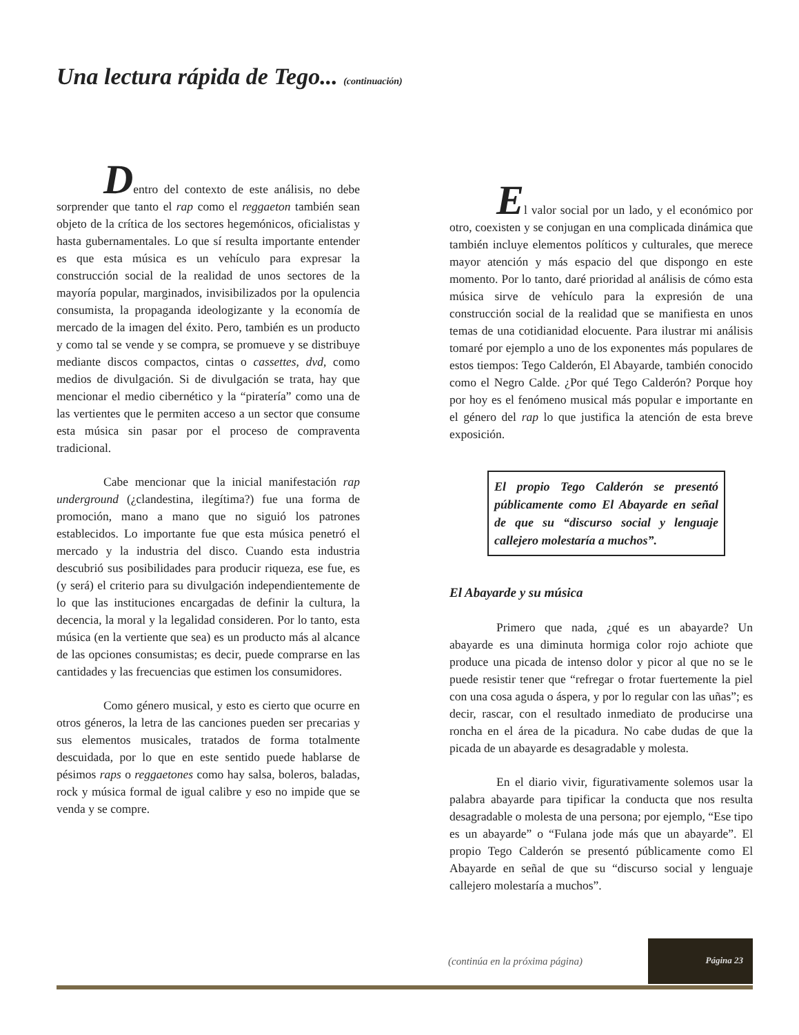Una lectura rápida de Tego... (continuación)
Dentro del contexto de este análisis, no debe sorprender que tanto el rap como el reggaeton también sean objeto de la crítica de los sectores hegemónicos, oficialistas y hasta gubernamentales. Lo que sí resulta importante entender es que esta música es un vehículo para expresar la construcción social de la realidad de unos sectores de la mayoría popular, marginados, invisibilizados por la opulencia consumista, la propaganda ideologizante y la economía de mercado de la imagen del éxito. Pero, también es un producto y como tal se vende y se compra, se promueve y se distribuye mediante discos compactos, cintas o cassettes, dvd, como medios de divulgación. Si de divulgación se trata, hay que mencionar el medio cibernético y la “piratería” como una de las vertientes que le permiten acceso a un sector que consume esta música sin pasar por el proceso de compraventa tradicional.
Cabe mencionar que la inicial manifestación rap underground (¿clandestina, ilegítima?) fue una forma de promoción, mano a mano que no siguió los patrones establecidos. Lo importante fue que esta música penetró el mercado y la industria del disco. Cuando esta industria descubrió sus posibilidades para producir riqueza, ese fue, es (y será) el criterio para su divulgación independientemente de lo que las instituciones encargadas de definir la cultura, la decencia, la moral y la legalidad consideren. Por lo tanto, esta música (en la vertiente que sea) es un producto más al alcance de las opciones consumistas; es decir, puede comprarse en las cantidades y las frecuencias que estimen los consumidores.
Como género musical, y esto es cierto que ocurre en otros géneros, la letra de las canciones pueden ser precarias y sus elementos musicales, tratados de forma totalmente descuidada, por lo que en este sentido puede hablarse de pésimos raps o reggaetones como hay salsa, boleros, baladas, rock y música formal de igual calibre y eso no impide que se venda y se compre.
El valor social por un lado, y el económico por otro, coexisten y se conjugan en una complicada dinámica que también incluye elementos políticos y culturales, que merece mayor atención y más espacio del que dispongo en este momento. Por lo tanto, daré prioridad al análisis de cómo esta música sirve de vehículo para la expresión de una construcción social de la realidad que se manifiesta en unos temas de una cotidianidad elocuente. Para ilustrar mi análisis tomaré por ejemplo a uno de los exponentes más populares de estos tiempos: Tego Calderón, El Abayarde, también conocido como el Negro Calde. ¿Por qué Tego Calderón? Porque hoy por hoy es el fenómeno musical más popular e importante en el género del rap lo que justifica la atención de esta breve exposición.
El propio Tego Calderón se presentó públicamente como El Abayarde en señal de que su “discurso social y lenguaje callejero molestaría a muchos”.
El Abayarde y su música
Primero que nada, ¿qué es un abayarde? Un abayarde es una diminuta hormiga color rojo achiote que produce una picada de intenso dolor y picor al que no se le puede resistir tener que “refregar o frotar fuertemente la piel con una cosa aguda o áspera, y por lo regular con las uñas”; es decir, rascar, con el resultado inmediato de producirse una roncha en el área de la picadura. No cabe dudas de que la picada de un abayarde es desagradable y molesta.
En el diario vivir, figurativamente solemos usar la palabra abayarde para tipificar la conducta que nos resulta desagradable o molesta de una persona; por ejemplo, “Ese tipo es un abayarde” o “Fulana jode más que un abayarde”. El propio Tego Calderón se presentó públicamente como El Abayarde en señal de que su “discurso social y lenguaje callejero molestaría a muchos”.
(continúa en la próxima página)
Página 23